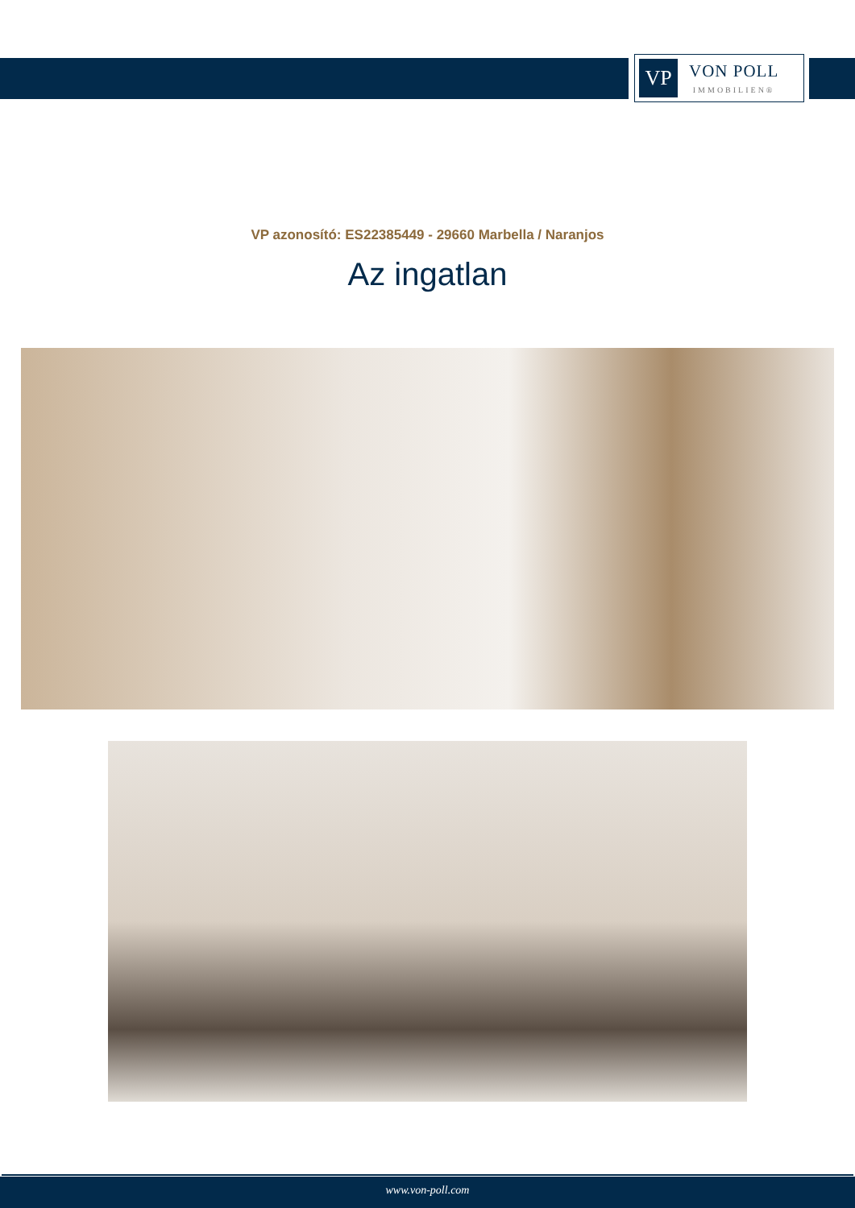VP
VON POLL
IMMOBILIEN®
VP azonosító: ES22385449 - 29660 Marbella / Naranjos
Az ingatlan
www.von-poll.com